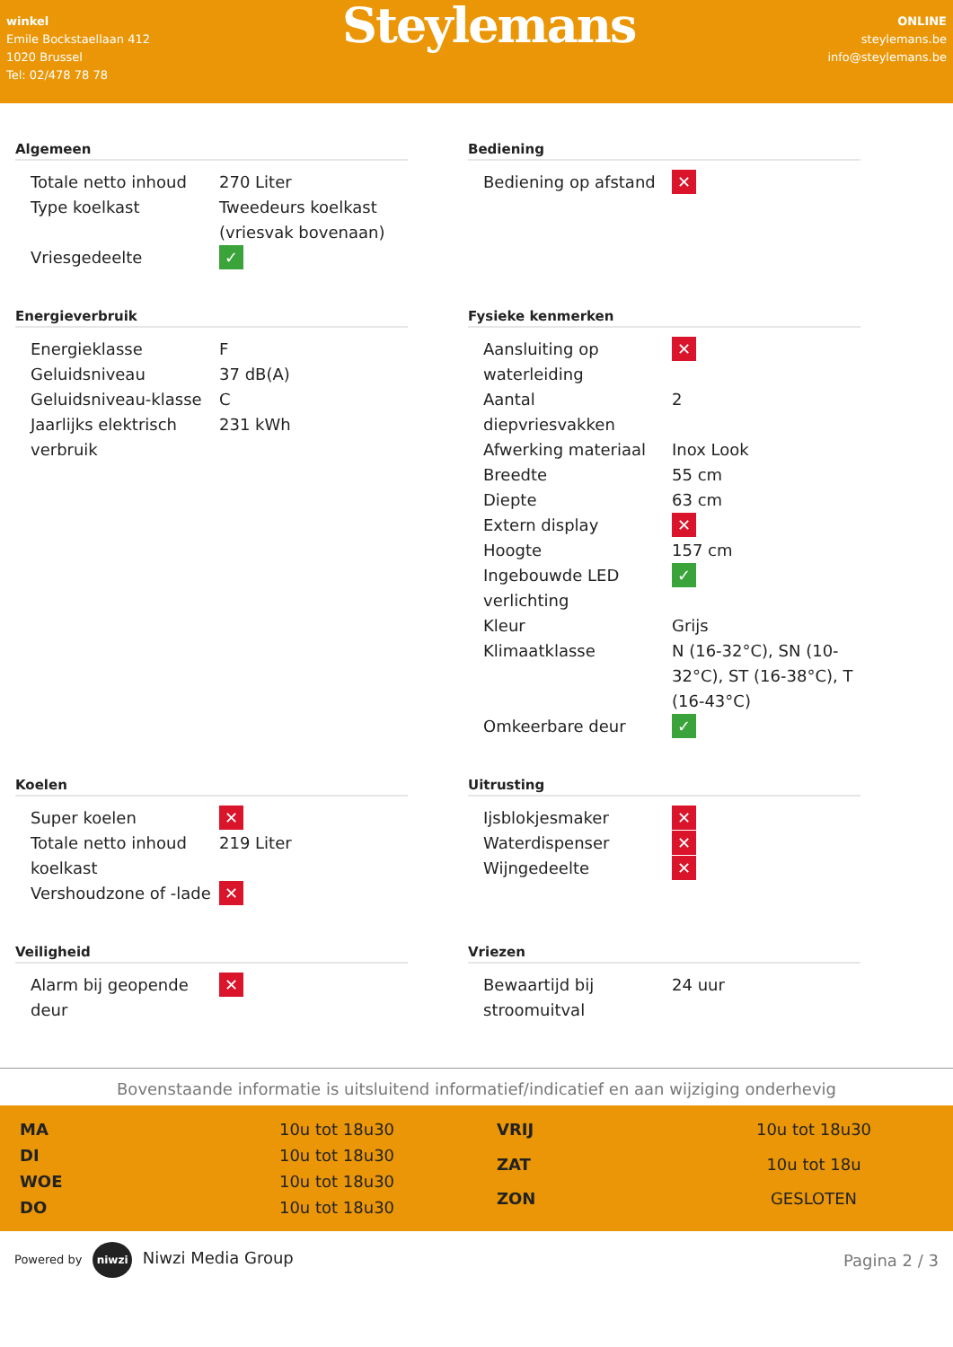winkel
Emile Bockstaellaan 412
1020 Brussel
Tel: 02/478 78 78
Steylemans
ONLINE
steylemans.be
info@steylemans.be
Algemeen
| Totale netto inhoud | 270 Liter |
| Type koelkast | Tweedeurs koelkast (vriesvak bovenaan) |
| Vriesgedeelte | ✓ |
Bediening
| Bediening op afstand | ✕ |
Energieverbruik
| Energieklasse | F |
| Geluidsniveau | 37 dB(A) |
| Geluidsniveau-klasse | C |
| Jaarlijks elektrisch verbruik | 231 kWh |
Fysieke kenmerken
| Aansluiting op waterleiding | ✕ |
| Aantal diepvriesvakken | 2 |
| Afwerking materiaal | Inox Look |
| Breedte | 55 cm |
| Diepte | 63 cm |
| Extern display | ✕ |
| Hoogte | 157 cm |
| Ingebouwde LED verlichting | ✓ |
| Kleur | Grijs |
| Klimaatklasse | N (16-32°C), SN (10-32°C), ST (16-38°C), T (16-43°C) |
| Omkeerbare deur | ✓ |
Koelen
| Super koelen | ✕ |
| Totale netto inhoud koelkast | 219 Liter |
| Vershoudzone of -lade | ✕ |
Uitrusting
| Ijsblokjesmaker | ✕ |
| Waterdispenser | ✕ |
| Wijngedeelte | ✕ |
Veiligheid
| Alarm bij geopende deur | ✕ |
Vriezen
| Bewaartijd bij stroomuitval | 24 uur |
Bovenstaande informatie is uitsluitend informatief/indicatief en aan wijziging onderhevig
| MA | 10u tot 18u30 |
| DI | 10u tot 18u30 |
| WOE | 10u tot 18u30 |
| DO | 10u tot 18u30 |
| VRIJ | 10u tot 18u30 |
| ZAT | 10u tot 18u |
| ZON | GESLOTEN |
Powered by niwzi Niwzi Media Group
Pagina 2 / 3